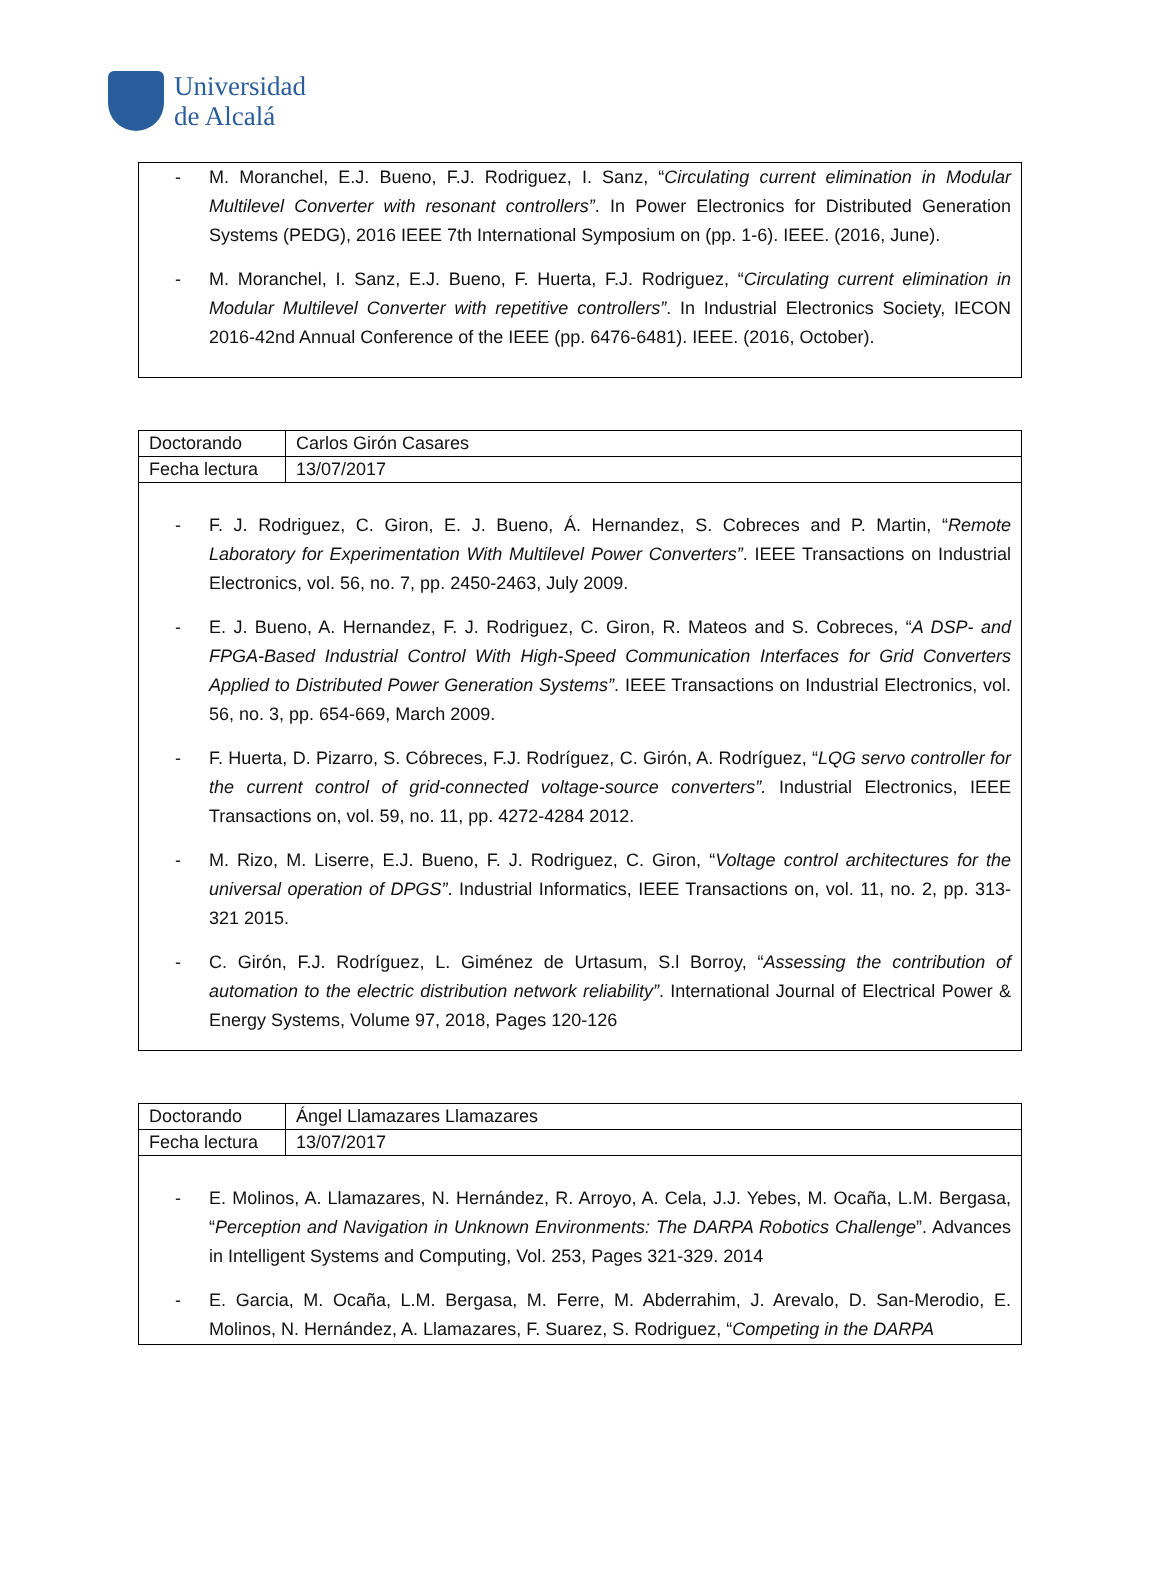Universidad
de Alcalá
- M. Moranchel, E.J. Bueno, F.J. Rodriguez, I. Sanz, “Circulating current elimination in Modular Multilevel Converter with resonant controllers”. In Power Electronics for Distributed Generation Systems (PEDG), 2016 IEEE 7th International Symposium on (pp. 1-6). IEEE. (2016, June).
- M. Moranchel, I. Sanz, E.J. Bueno, F. Huerta, F.J. Rodriguez, “Circulating current elimination in Modular Multilevel Converter with repetitive controllers”. In Industrial Electronics Society, IECON 2016-42nd Annual Conference of the IEEE (pp. 6476-6481). IEEE. (2016, October).
| Doctorando | Carlos Girón Casares |
| Fecha lectura | 13/07/2017 |
- F. J. Rodriguez, C. Giron, E. J. Bueno, Á. Hernandez, S. Cobreces and P. Martin, “Remote Laboratory for Experimentation With Multilevel Power Converters”. IEEE Transactions on Industrial Electronics, vol. 56, no. 7, pp. 2450-2463, July 2009.
- E. J. Bueno, A. Hernandez, F. J. Rodriguez, C. Giron, R. Mateos and S. Cobreces, “A DSP- and FPGA-Based Industrial Control With High-Speed Communication Interfaces for Grid Converters Applied to Distributed Power Generation Systems”. IEEE Transactions on Industrial Electronics, vol. 56, no. 3, pp. 654-669, March 2009.
- F. Huerta, D. Pizarro, S. Cóbreces, F.J. Rodríguez, C. Girón, A. Rodríguez, “LQG servo controller for the current control of grid-connected voltage-source converters”. Industrial Electronics, IEEE Transactions on, vol. 59, no. 11, pp. 4272-4284 2012.
- M. Rizo, M. Liserre, E.J. Bueno, F. J. Rodriguez, C. Giron, “Voltage control architectures for the universal operation of DPGS”. Industrial Informatics, IEEE Transactions on, vol. 11, no. 2, pp. 313-321 2015.
- C. Girón, F.J. Rodríguez, L. Giménez de Urtasum, S.l Borroy, “Assessing the contribution of automation to the electric distribution network reliability”. International Journal of Electrical Power & Energy Systems, Volume 97, 2018, Pages 120-126
| Doctorando | Ángel Llamazares Llamazares |
| Fecha lectura | 13/07/2017 |
- E. Molinos, A. Llamazares, N. Hernández, R. Arroyo, A. Cela, J.J. Yebes, M. Ocaña, L.M. Bergasa, “Perception and Navigation in Unknown Environments: The DARPA Robotics Challenge”. Advances in Intelligent Systems and Computing, Vol. 253, Pages 321-329. 2014
- E. Garcia, M. Ocaña, L.M. Bergasa, M. Ferre, M. Abderrahim, J. Arevalo, D. San-Merodio, E. Molinos, N. Hernández, A. Llamazares, F. Suarez, S. Rodriguez, “Competing in the DARPA